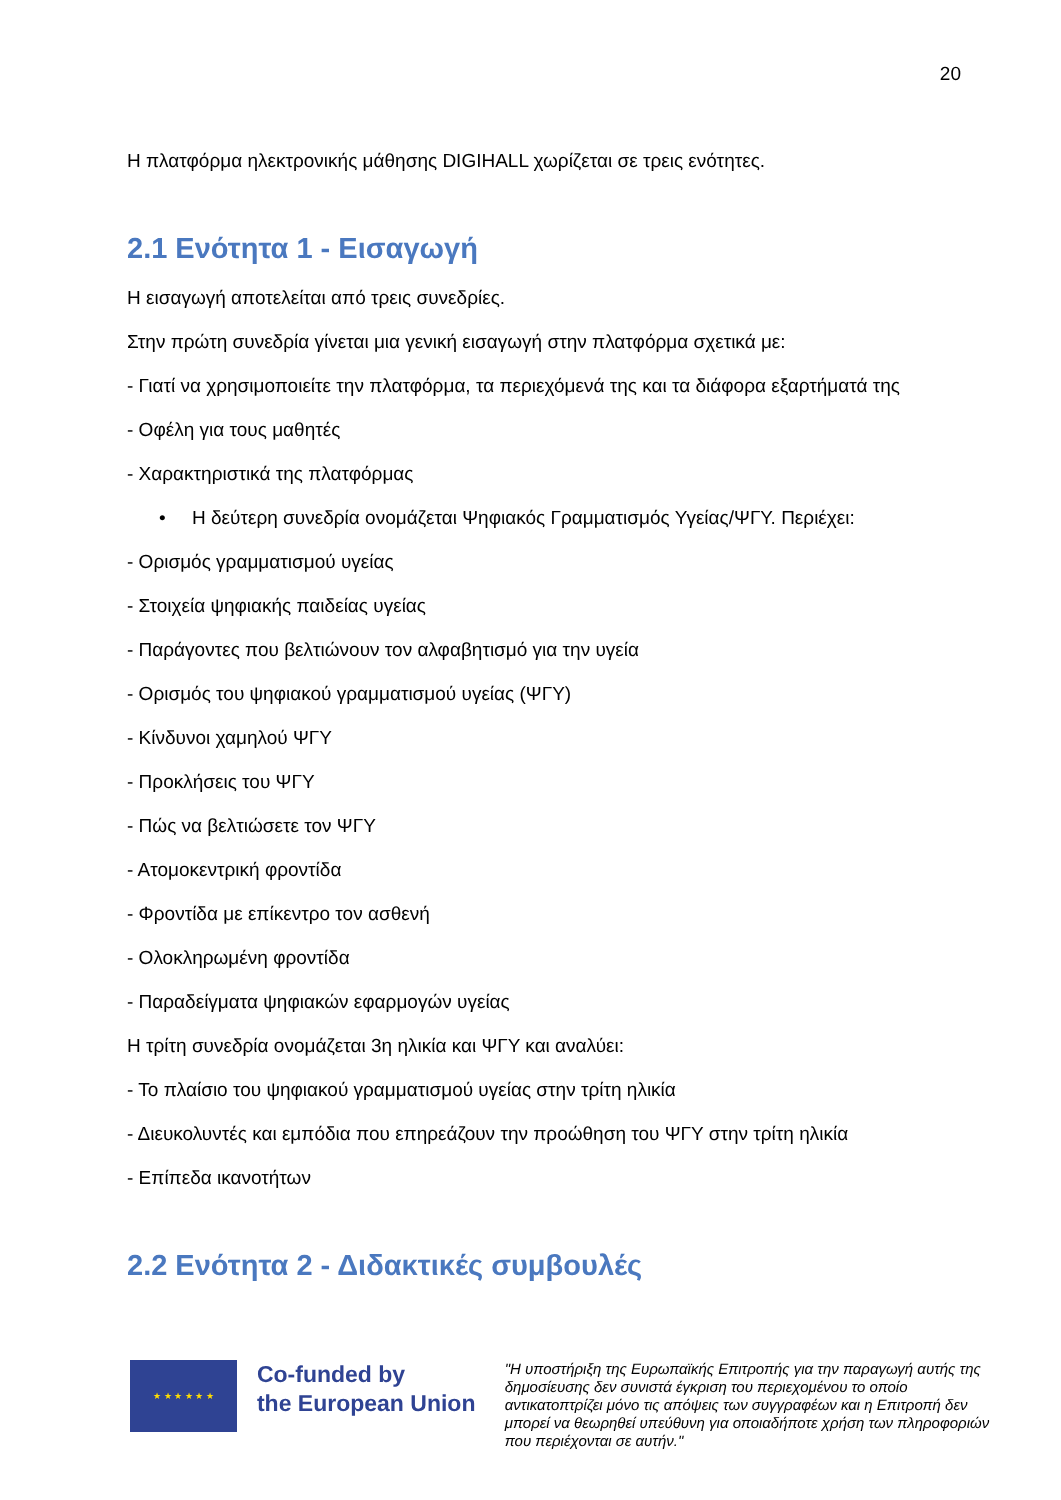20
Η πλατφόρμα ηλεκτρονικής μάθησης DIGIHALL χωρίζεται σε τρεις ενότητες.
2.1 Ενότητα 1 - Εισαγωγή
Η εισαγωγή αποτελείται από τρεις συνεδρίες.
Στην πρώτη συνεδρία γίνεται μια γενική εισαγωγή στην πλατφόρμα σχετικά με:
- Γιατί να χρησιμοποιείτε την πλατφόρμα, τα περιεχόμενά της και τα διάφορα εξαρτήματά της
- Οφέλη για τους μαθητές
- Χαρακτηριστικά της πλατφόρμας
• Η δεύτερη συνεδρία ονομάζεται Ψηφιακός Γραμματισμός Υγείας/ΨΓΥ. Περιέχει:
- Ορισμός γραμματισμού υγείας
- Στοιχεία ψηφιακής παιδείας υγείας
- Παράγοντες που βελτιώνουν τον αλφαβητισμό για την υγεία
- Ορισμός του ψηφιακού γραμματισμού υγείας (ΨΓΥ)
- Κίνδυνοι χαμηλού ΨΓΥ
- Προκλήσεις του ΨΓΥ
- Πώς να βελτιώσετε τον ΨΓΥ
- Ατομοκεντρική φροντίδα
- Φροντίδα με επίκεντρο τον ασθενή
- Ολοκληρωμένη φροντίδα
- Παραδείγματα ψηφιακών εφαρμογών υγείας
Η τρίτη συνεδρία ονομάζεται 3η ηλικία και ΨΓΥ και αναλύει:
- Το πλαίσιο του ψηφιακού γραμματισμού υγείας στην τρίτη ηλικία
- Διευκολυντές και εμπόδια που επηρεάζουν την προώθηση του ΨΓΥ στην τρίτη ηλικία
- Επίπεδα ικανοτήτων
2.2 Ενότητα 2 - Διδακτικές συμβουλές
★ ★ ★ ★ ★ ★
Co-funded by
the European Union
"Η υποστήριξη της Ευρωπαϊκής Επιτροπής για την παραγωγή αυτής της δημοσίευσης δεν συνιστά έγκριση του περιεχομένου το οποίο αντικατοπτρίζει μόνο τις απόψεις των συγγραφέων και η Επιτροπή δεν μπορεί να θεωρηθεί υπεύθυνη για οποιαδήποτε χρήση των πληροφοριών που περιέχονται σε αυτήν."